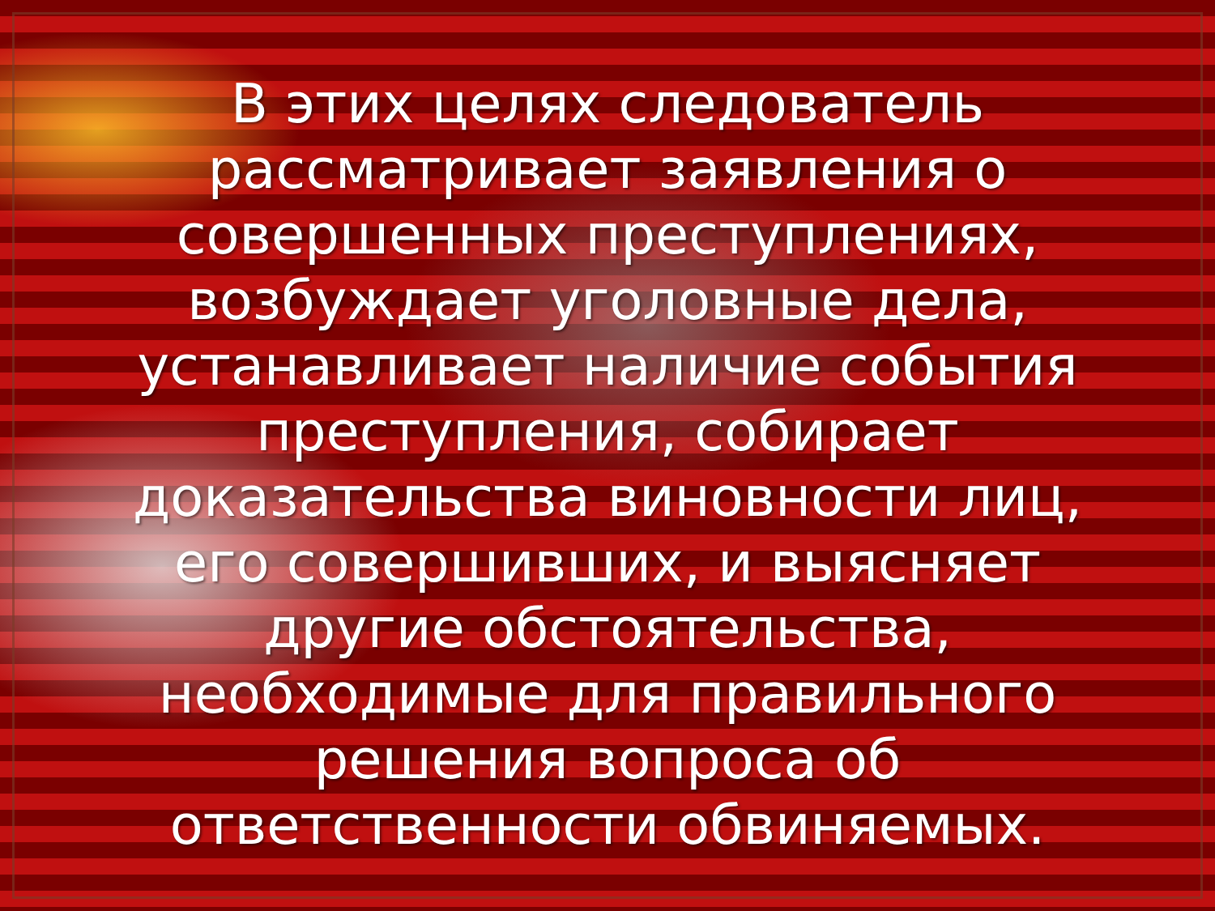В этих целях следователь
рассматривает заявления о
совершенных преступлениях,
возбуждает уголовные дела,
устанавливает наличие события
преступления, собирает
доказательства виновности лиц,
его совершивших, и выясняет
другие обстоятельства,
необходимые для правильного
решения вопроса об
ответственности обвиняемых.